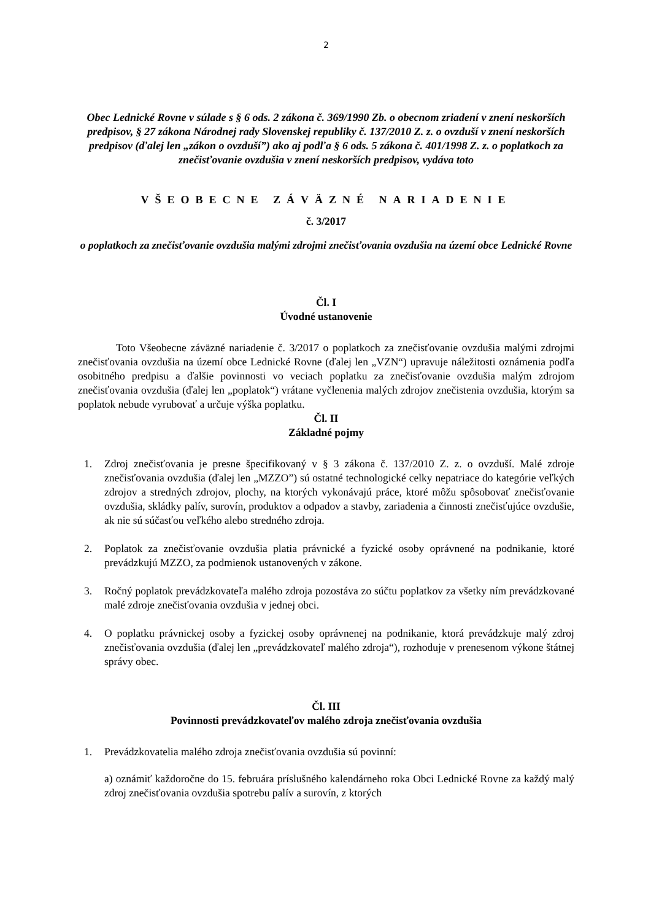2
Obec Lednické Rovne v súlade s § 6 ods. 2 zákona č. 369/1990 Zb. o obecnom zriadení v znení neskorších predpisov, § 27 zákona Národnej rady Slovenskej republiky č. 137/2010 Z. z. o ovzduší v znení neskorších predpisov (ďalej len „zákon o ovzduší”) ako aj podľa § 6 ods. 5 zákona č. 401/1998 Z. z. o poplatkoch za znečisťovanie ovzdušia v znení neskorších predpisov, vydáva toto
VŠEOBECNE ZÁVÄZNÉ NARIADENIE
č. 3/2017
o poplatkoch za znečisťovanie ovzdušia malými zdrojmi znečisťovania ovzdušia na území obce Lednické Rovne
Čl. I
Úvodné ustanovenie
Toto Všeobecne záväzné nariadenie č. 3/2017 o poplatkoch za znečisťovanie ovzdušia malými zdrojmi znečisťovania ovzdušia na území obce Lednické Rovne (ďalej len „VZN“) upravuje náležitosti oznámenia podľa osobitného predpisu a ďalšie povinnosti vo veciach poplatku za znečisťovanie ovzdušia malým zdrojom znečisťovania ovzdušia (ďalej len „poplatok“) vrátane vyčlenenia malých zdrojov znečistenia ovzdušia, ktorým sa poplatok nebude vyrubovať a určuje výška poplatku.
Čl. II
Základné pojmy
1. Zdroj znečisťovania je presne špecifikovaný v § 3 zákona č. 137/2010 Z. z. o ovzduší. Malé zdroje znečisťovania ovzdušia (ďalej len „MZZO”) sú ostatné technologické celky nepatriace do kategórie veľkých zdrojov a stredných zdrojov, plochy, na ktorých vykonávajú práce, ktoré môžu spôsobovať znečisťovanie ovzdušia, skládky palív, surovín, produktov a odpadov a stavby, zariadenia a činnosti znečisťujúce ovzdušie, ak nie sú súčasťou veľkého alebo stredného zdroja.
2. Poplatok za znečisťovanie ovzdušia platia právnické a fyzické osoby oprávnené na podnikanie, ktoré prevádzkujú MZZO, za podmienok ustanovených v zákone.
3. Ročný poplatok prevádzkovateľa malého zdroja pozostáva zo súčtu poplatkov za všetky ním prevádzkované malé zdroje znečisťovania ovzdušia v jednej obci.
4. O poplatku právnickej osoby a fyzickej osoby oprávnenej na podnikanie, ktorá prevádzkuje malý zdroj znečisťovania ovzdušia (ďalej len „prevádzkovateľ malého zdroja“), rozhoduje v prenesenom výkone štátnej správy obec.
Čl. III
Povinnosti prevádzkovateľov malého zdroja znečisťovania ovzdušia
1. Prevádzkovatelia malého zdroja znečisťovania ovzdušia sú povinní:
a) oznámiť každoročne do 15. februára príslušného kalendárneho roka Obci Lednické Rovne za každý malý zdroj znečisťovania ovzdušia spotrebu palív a surovín, z ktorých